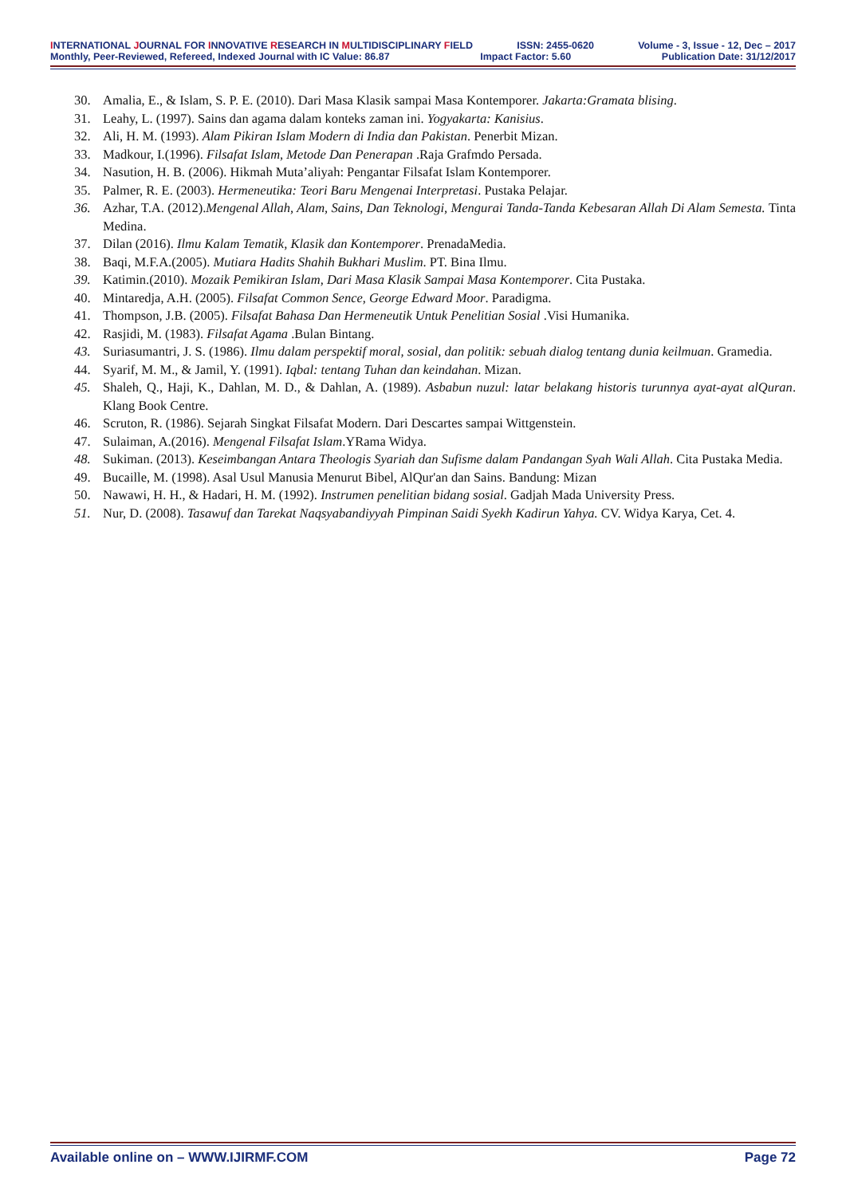INTERNATIONAL JOURNAL FOR INNOVATIVE RESEARCH IN MULTIDISCIPLINARY FIELD ISSN: 2455-0620 Volume - 3, Issue - 12, Dec – 2017
Monthly, Peer-Reviewed, Refereed, Indexed Journal with IC Value: 86.87 Impact Factor: 5.60 Publication Date: 31/12/2017
30. Amalia, E., & Islam, S. P. E. (2010). Dari Masa Klasik sampai Masa Kontemporer. Jakarta:Gramata blising.
31. Leahy, L. (1997). Sains dan agama dalam konteks zaman ini. Yogyakarta: Kanisius.
32. Ali, H. M. (1993). Alam Pikiran Islam Modern di India dan Pakistan. Penerbit Mizan.
33. Madkour, I.(1996). Filsafat Islam, Metode Dan Penerapan .Raja Grafmdo Persada.
34. Nasution, H. B. (2006). Hikmah Muta’aliyah: Pengantar Filsafat Islam Kontemporer.
35. Palmer, R. E. (2003). Hermeneutika: Teori Baru Mengenai Interpretasi. Pustaka Pelajar.
36. Azhar, T.A. (2012).Mengenal Allah, Alam, Sains, Dan Teknologi, Mengurai Tanda-Tanda Kebesaran Allah Di Alam Semesta. Tinta Medina.
37. Dilan (2016). Ilmu Kalam Tematik, Klasik dan Kontemporer. PrenadaMedia.
38. Baqi, M.F.A.(2005). Mutiara Hadits Shahih Bukhari Muslim. PT. Bina Ilmu.
39. Katimin.(2010). Mozaik Pemikiran Islam, Dari Masa Klasik Sampai Masa Kontemporer. Cita Pustaka.
40. Mintaredja, A.H. (2005). Filsafat Common Sence, George Edward Moor. Paradigma.
41. Thompson, J.B. (2005). Filsafat Bahasa Dan Hermeneutik Untuk Penelitian Sosial .Visi Humanika.
42. Rasjidi, M. (1983). Filsafat Agama .Bulan Bintang.
43. Suriasumantri, J. S. (1986). Ilmu dalam perspektif moral, sosial, dan politik: sebuah dialog tentang dunia keilmuan. Gramedia.
44. Syarif, M. M., & Jamil, Y. (1991). Iqbal: tentang Tuhan dan keindahan. Mizan.
45. Shaleh, Q., Haji, K., Dahlan, M. D., & Dahlan, A. (1989). Asbabun nuzul: latar belakang historis turunnya ayat-ayat alQuran. Klang Book Centre.
46. Scruton, R. (1986). Sejarah Singkat Filsafat Modern. Dari Descartes sampai Wittgenstein.
47. Sulaiman, A.(2016). Mengenal Filsafat Islam.YRama Widya.
48. Sukiman. (2013). Keseimbangan Antara Theologis Syariah dan Sufisme dalam Pandangan Syah Wali Allah. Cita Pustaka Media.
49. Bucaille, M. (1998). Asal Usul Manusia Menurut Bibel, AlQur'an dan Sains. Bandung: Mizan
50. Nawawi, H. H., & Hadari, H. M. (1992). Instrumen penelitian bidang sosial. Gadjah Mada University Press.
51. Nur, D. (2008). Tasawuf dan Tarekat Naqsyabandiyyah Pimpinan Saidi Syekh Kadirun Yahya. CV. Widya Karya, Cet. 4.
Available online on – WWW.IJIRMF.COM Page 72